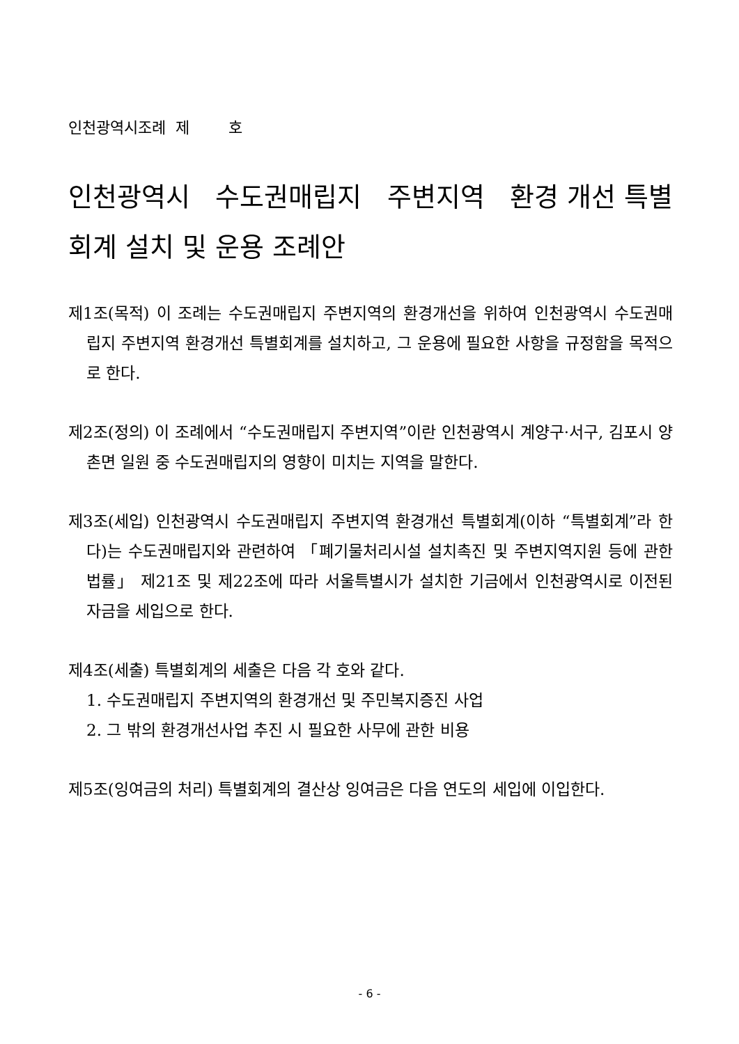인천광역시조례 제 호
인천광역시 수도권매립지 주변지역 환경 개선 특별회계 설치 및 운용 조례안
제1조(목적) 이 조례는 수도권매립지 주변지역의 환경개선을 위하여 인천광역시 수도권매립지 주변지역 환경개선 특별회계를 설치하고, 그 운용에 필요한 사항을 규정함을 목적으로 한다.
제2조(정의) 이 조례에서 “수도권매립지 주변지역”이란 인천광역시 계양구·서구, 김포시 양촌면 일원 중 수도권매립지의 영향이 미치는 지역을 말한다.
제3조(세입) 인천광역시 수도권매립지 주변지역 환경개선 특별회계(이하 “특별회계”라 한다)는 수도권매립지와 관련하여 「폐기물처리시설 설치촉진 및 주변지역지원 등에 관한 법률」 제21조 및 제22조에 따라 서울특별시가 설치한 기금에서 인천광역시로 이전된 자금을 세입으로 한다.
제4조(세출) 특별회계의 세출은 다음 각 호와 같다.
1. 수도권매립지 주변지역의 환경개선 및 주민복지증진 사업
2. 그 밖의 환경개선사업 추진 시 필요한 사무에 관한 비용
제5조(잉여금의 처리) 특별회계의 결산상 잉여금은 다음 연도의 세입에 이입한다.
- 6 -